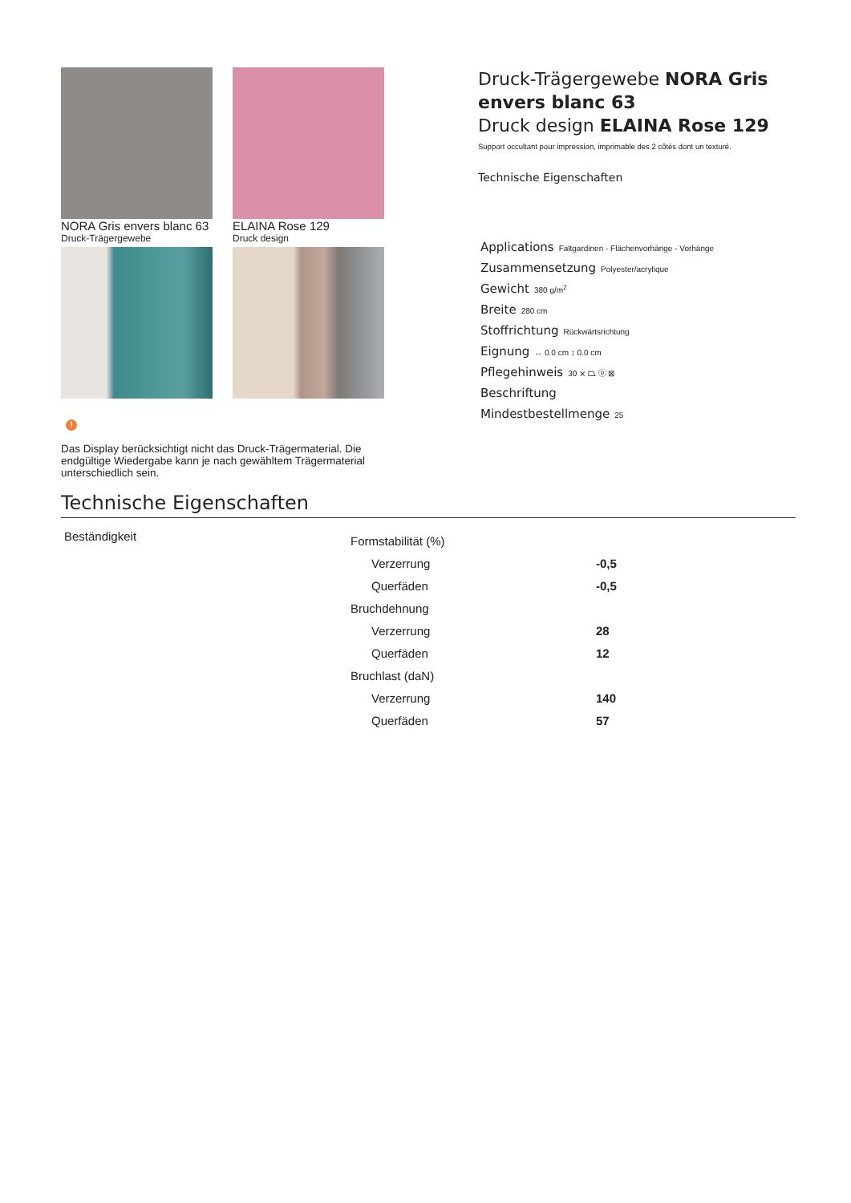NORA Gris envers blanc 63
Druck-Trägergewebe
ELAINA Rose 129
Druck design
!
Das Display berücksichtigt nicht das Druck-Trägermaterial. Die endgültige Wiedergabe kann je nach gewähltem Trägermaterial unterschiedlich sein.
Druck-Trägergewebe NORA Gris envers blanc 63
Druck design ELAINA Rose 129
Support occultant pour impression, imprimable des 2 côtés dont un texturé.
Technische Eigenschaften
Applications Faltgardinen - Flächenvorhänge - Vorhänge
Zusammensetzung Polyester/acrylique
Gewicht 380 g/m<sup>2</sup>
Breite 280 cm
Stoffrichtung Rückwärtsrichtung
Eignung ↔ 0.0 cm ↕ 0.0 cm
Pflegehinweis 30 ⨯ ⏢ ⓟ ⊠
Beschriftung
Mindestbestellmenge 25
Technische Eigenschaften
Beständigkeit
| Formstabilität (%) | |
| Verzerrung | -0,5 |
| Querfäden | -0,5 |
| Bruchdehnung | |
| Verzerrung | 28 |
| Querfäden | 12 |
| Bruchlast (daN) | |
| Verzerrung | 140 |
| Querfäden | 57 |